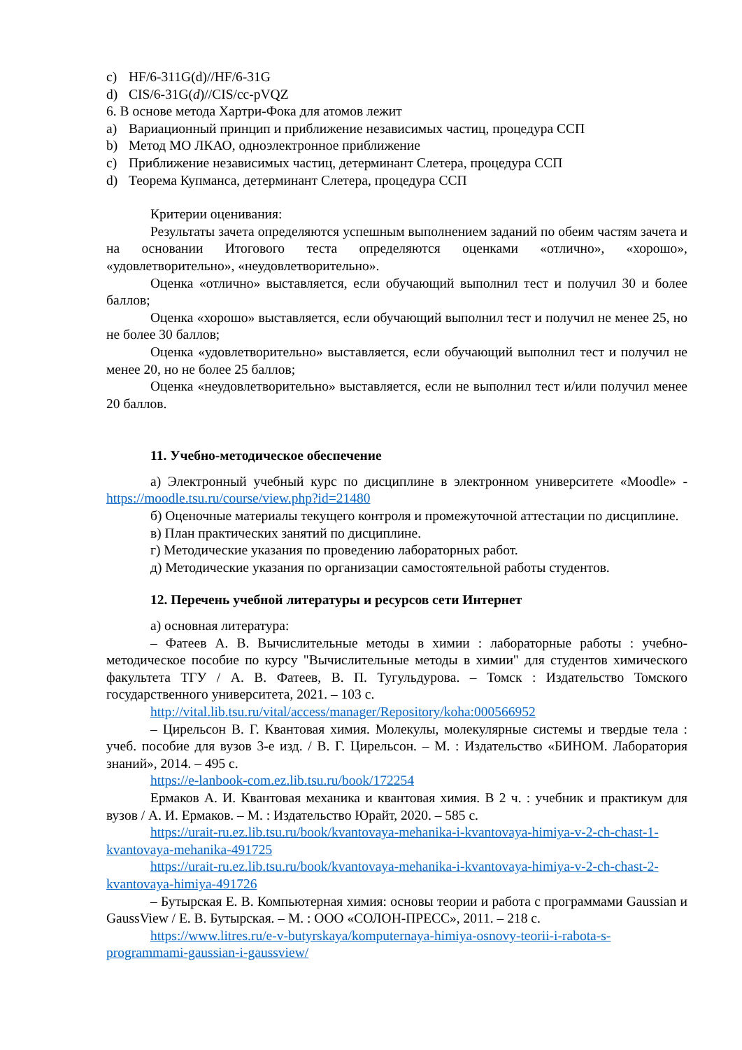c) HF/6-311G(d)//HF/6-31G
d) CIS/6-31G(d)//CIS/cc-pVQZ
6. В основе метода Хартри-Фока для атомов лежит
a) Вариационный принцип и приближение независимых частиц, процедура ССП
b) Метод МО ЛКАО, одноэлектронное приближение
c) Приближение независимых частиц, детерминант Слетера, процедура ССП
d) Теорема Купманса, детерминант Слетера, процедура ССП
Критерии оценивания:
Результаты зачета определяются успешным выполнением заданий по обеим частям зачета и на основании Итогового теста определяются оценками «отлично», «хорошо», «удовлетворительно», «неудовлетворительно».
Оценка «отлично» выставляется, если обучающий выполнил тест и получил 30 и более баллов;
Оценка «хорошо» выставляется, если обучающий выполнил тест и получил не менее 25, но не более 30 баллов;
Оценка «удовлетворительно» выставляется, если обучающий выполнил тест и получил не менее 20, но не более 25 баллов;
Оценка «неудовлетворительно» выставляется, если не выполнил тест и/или получил менее 20 баллов.
11. Учебно-методическое обеспечение
а) Электронный учебный курс по дисциплине в электронном университете «Moodle» - https://moodle.tsu.ru/course/view.php?id=21480
б) Оценочные материалы текущего контроля и промежуточной аттестации по дисциплине.
в) План практических занятий по дисциплине.
г) Методические указания по проведению лабораторных работ.
д) Методические указания по организации самостоятельной работы студентов.
12. Перечень учебной литературы и ресурсов сети Интернет
а) основная литература:
– Фатеев А. В. Вычислительные методы в химии : лабораторные работы : учебно-методическое пособие по курсу "Вычислительные методы в химии" для студентов химического факультета ТГУ / А. В. Фатеев, В. П. Тугульдурова. – Томск : Издательство Томского государственного университета, 2021. – 103 с.
http://vital.lib.tsu.ru/vital/access/manager/Repository/koha:000566952
– Цирельсон В. Г. Квантовая химия. Молекулы, молекулярные системы и твердые тела : учеб. пособие для вузов 3-е изд. / В. Г. Цирельсон. – М. : Издательство «БИНОМ. Лаборатория знаний», 2014. – 495 с.
https://e-lanbook-com.ez.lib.tsu.ru/book/172254
Ермаков А. И. Квантовая механика и квантовая химия. В 2 ч. : учебник и практикум для вузов / А. И. Ермаков. – М. : Издательство Юрайт, 2020. – 585 с.
https://urait-ru.ez.lib.tsu.ru/book/kvantovaya-mehanika-i-kvantovaya-himiya-v-2-ch-chast-1-kvantovaya-mehanika-491725
https://urait-ru.ez.lib.tsu.ru/book/kvantovaya-mehanika-i-kvantovaya-himiya-v-2-ch-chast-2-kvantovaya-himiya-491726
– Бутырская Е. В. Компьютерная химия: основы теории и работа с программами Gaussian и GaussView / Е. В. Бутырская. – М. : ООО «СОЛОН-ПРЕСС», 2011. – 218 с.
https://www.litres.ru/e-v-butyrskaya/komputernaya-himiya-osnovy-teorii-i-rabota-s-programmami-gaussian-i-gaussview/